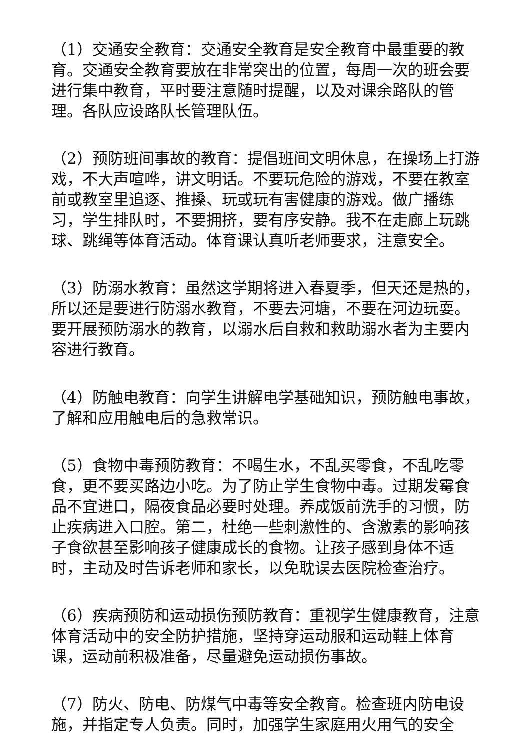（1）交通安全教育：交通安全教育是安全教育中最重要的教育。交通安全教育要放在非常突出的位置，每周一次的班会要进行集中教育，平时要注意随时提醒，以及对课余路队的管理。各队应设路队长管理队伍。
（2）预防班间事故的教育：提倡班间文明休息，在操场上打游戏，不大声喧哗，讲文明话。不要玩危险的游戏，不要在教室前或教室里追逐、推搡、玩或玩有害健康的游戏。做广播练习，学生排队时，不要拥挤，要有序安静。我不在走廊上玩跳球、跳绳等体育活动。体育课认真听老师要求，注意安全。
（3）防溺水教育：虽然这学期将进入春夏季，但天还是热的，所以还是要进行防溺水教育，不要去河塘，不要在河边玩耍。要开展预防溺水的教育，以溺水后自救和救助溺水者为主要内容进行教育。
（4）防触电教育：向学生讲解电学基础知识，预防触电事故，了解和应用触电后的急救常识。
（5）食物中毒预防教育：不喝生水，不乱买零食，不乱吃零食，更不要买路边小吃。为了防止学生食物中毒。过期发霉食品不宜进口，隔夜食品必要时处理。养成饭前洗手的习惯，防止疾病进入口腔。第二，杜绝一些刺激性的、含激素的影响孩子食欲甚至影响孩子健康成长的食物。让孩子感到身体不适时，主动及时告诉老师和家长，以免耽误去医院检查治疗。
（6）疾病预防和运动损伤预防教育：重视学生健康教育，注意体育活动中的安全防护措施，坚持穿运动服和运动鞋上体育课，运动前积极准备，尽量避免运动损伤事故。
（7）防火、防电、防煤气中毒等安全教育。检查班内防电设施，并指定专人负责。同时，加强学生家庭用火用气的安全